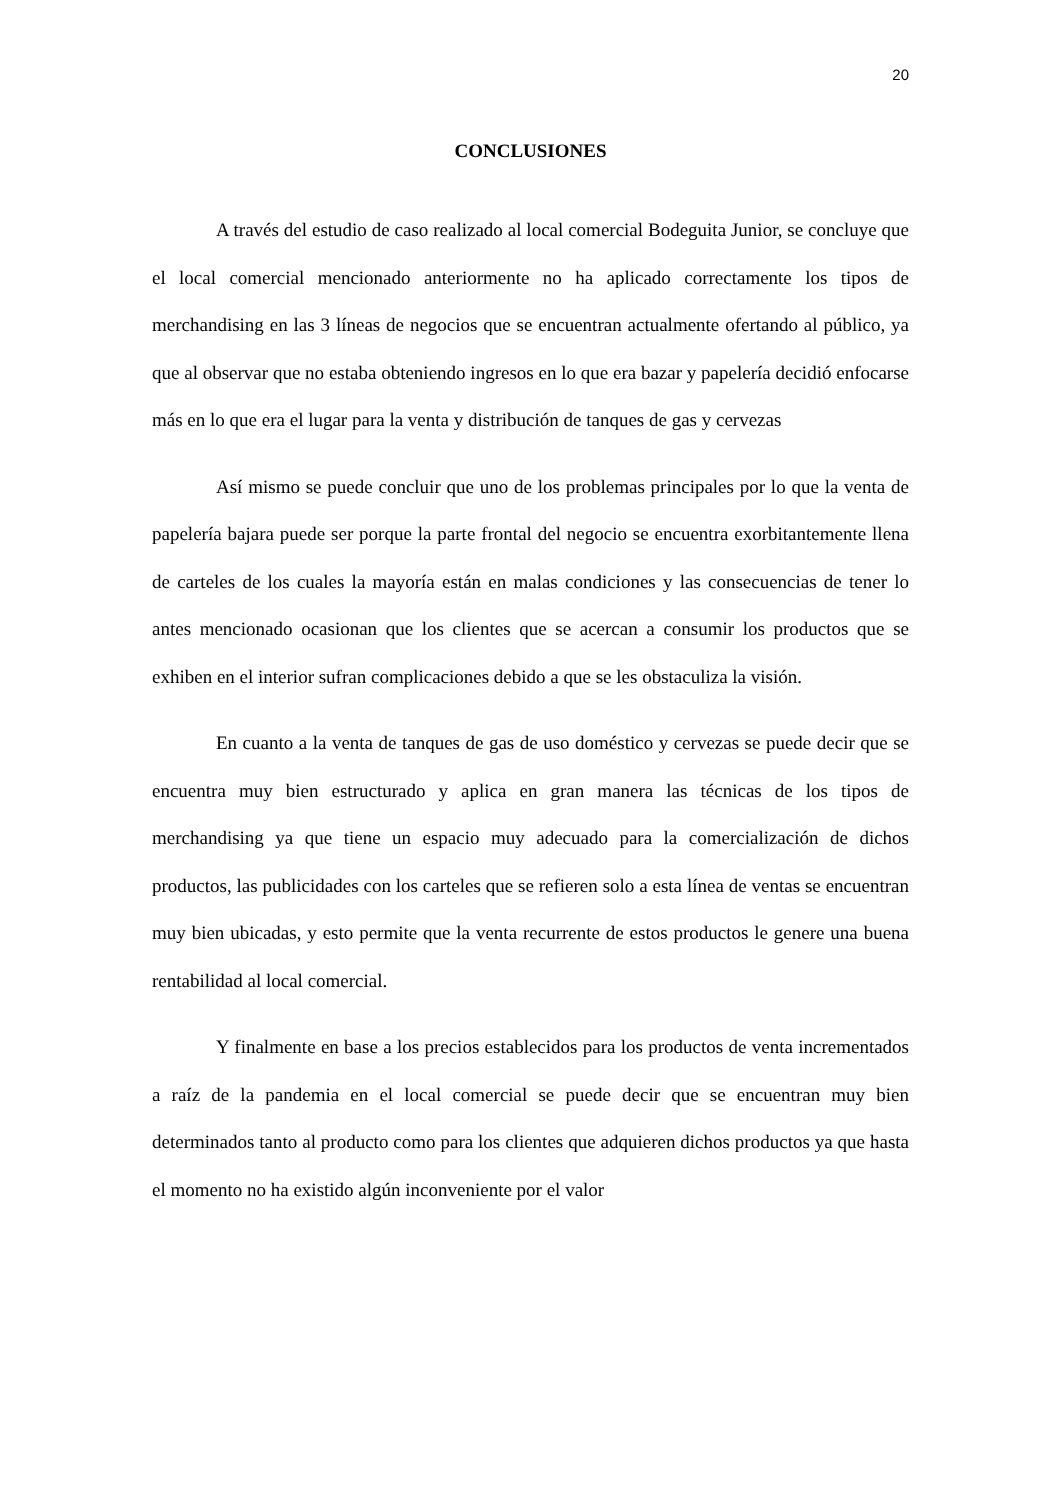20
CONCLUSIONES
A través del estudio de caso realizado al local comercial Bodeguita Junior, se concluye que el local comercial mencionado anteriormente no ha aplicado correctamente los tipos de merchandising en las 3 líneas de negocios que se encuentran actualmente ofertando al público, ya que al observar que no estaba obteniendo ingresos en lo que era bazar y papelería decidió enfocarse más en lo que era el lugar para la venta y distribución de tanques de gas y cervezas
Así mismo se puede concluir que uno de los problemas principales por lo que la venta de papelería bajara puede ser porque la parte frontal del negocio se encuentra exorbitantemente llena de carteles de los cuales la mayoría están en malas condiciones y las consecuencias de tener lo antes mencionado ocasionan que los clientes que se acercan a consumir los productos que se exhiben en el interior sufran complicaciones debido a que se les obstaculiza la visión.
En cuanto a la venta de tanques de gas de uso doméstico y cervezas se puede decir que se encuentra muy bien estructurado y aplica en gran manera las técnicas de los tipos de merchandising ya que tiene un espacio muy adecuado para la comercialización de dichos productos, las publicidades con los carteles que se refieren solo a esta línea de ventas se encuentran muy bien ubicadas, y esto permite que la venta recurrente de estos productos le genere una buena rentabilidad al local comercial.
Y finalmente en base a los precios establecidos para los productos de venta incrementados a raíz de la pandemia en el local comercial se puede decir que se encuentran muy bien determinados tanto al producto como para los clientes que adquieren dichos productos ya que hasta el momento no ha existido algún inconveniente por el valor